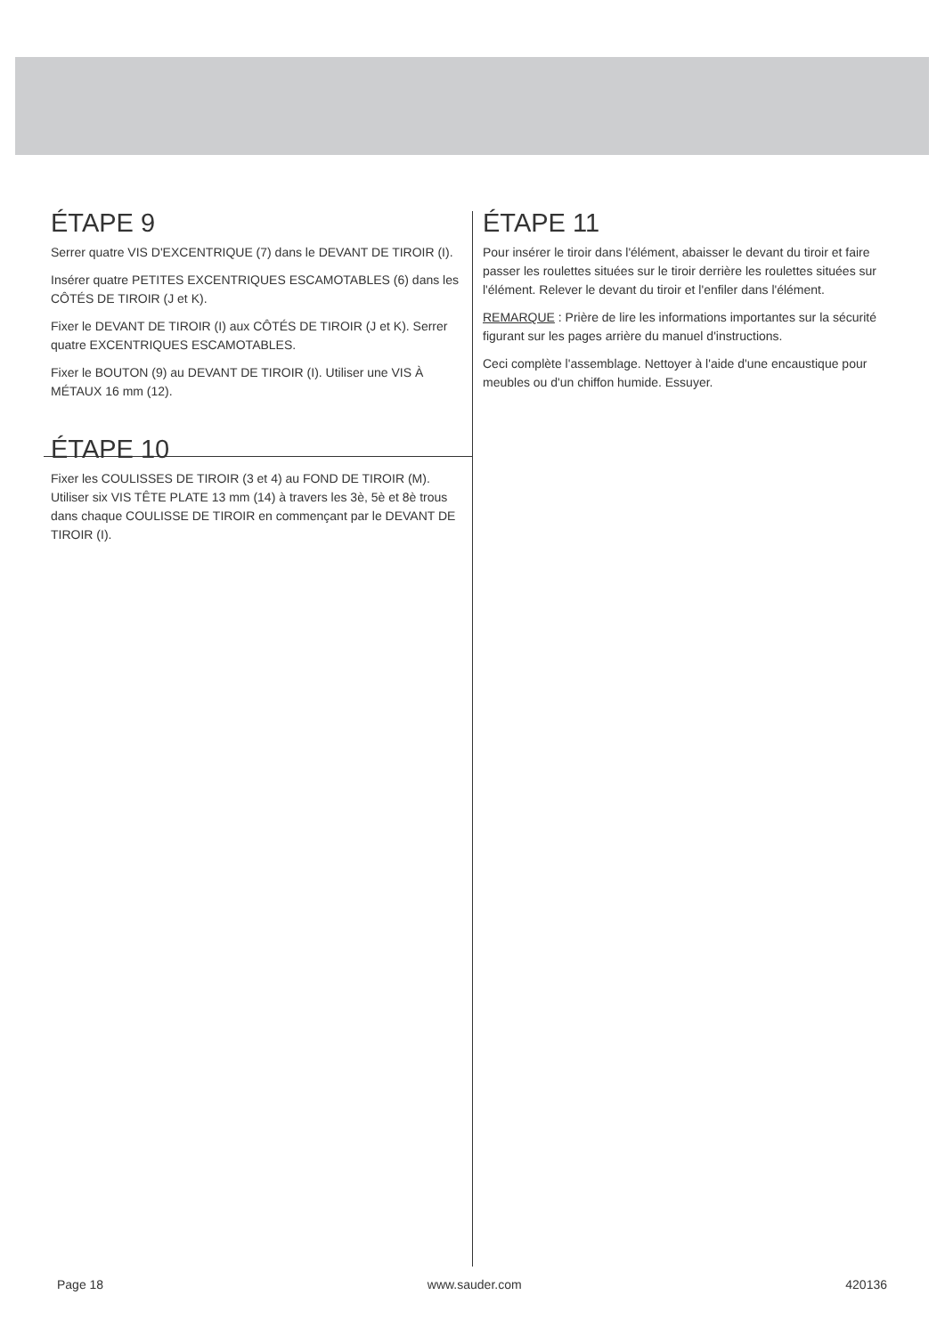ÉTAPE 9
Serrer quatre VIS D'EXCENTRIQUE (7) dans le DEVANT DE TIROIR (I).
Insérer quatre PETITES EXCENTRIQUES ESCAMOTABLES (6) dans les CÔTÉS DE TIROIR (J et K).
Fixer le DEVANT DE TIROIR (I) aux CÔTÉS DE TIROIR (J et K). Serrer quatre EXCENTRIQUES ESCAMOTABLES.
Fixer le BOUTON (9) au DEVANT DE TIROIR (I). Utiliser une VIS À MÉTAUX 16 mm (12).
ÉTAPE 10
Fixer les COULISSES DE TIROIR (3 et 4) au FOND DE TIROIR (M). Utiliser six VIS TÊTE PLATE 13 mm (14) à travers les 3è, 5è et 8è trous dans chaque COULISSE DE TIROIR en commençant par le DEVANT DE TIROIR (I).
ÉTAPE 11
Pour insérer le tiroir dans l'élément, abaisser le devant du tiroir et faire passer les roulettes situées sur le tiroir derrière les roulettes situées sur l'élément. Relever le devant du tiroir et l'enfiler dans l'élément.
REMARQUE : Prière de lire les informations importantes sur la sécurité figurant sur les pages arrière du manuel d'instructions.
Ceci complète l'assemblage. Nettoyer à l'aide d'une encaustique pour meubles ou d'un chiffon humide. Essuyer.
Page 18 www.sauder.com 420136